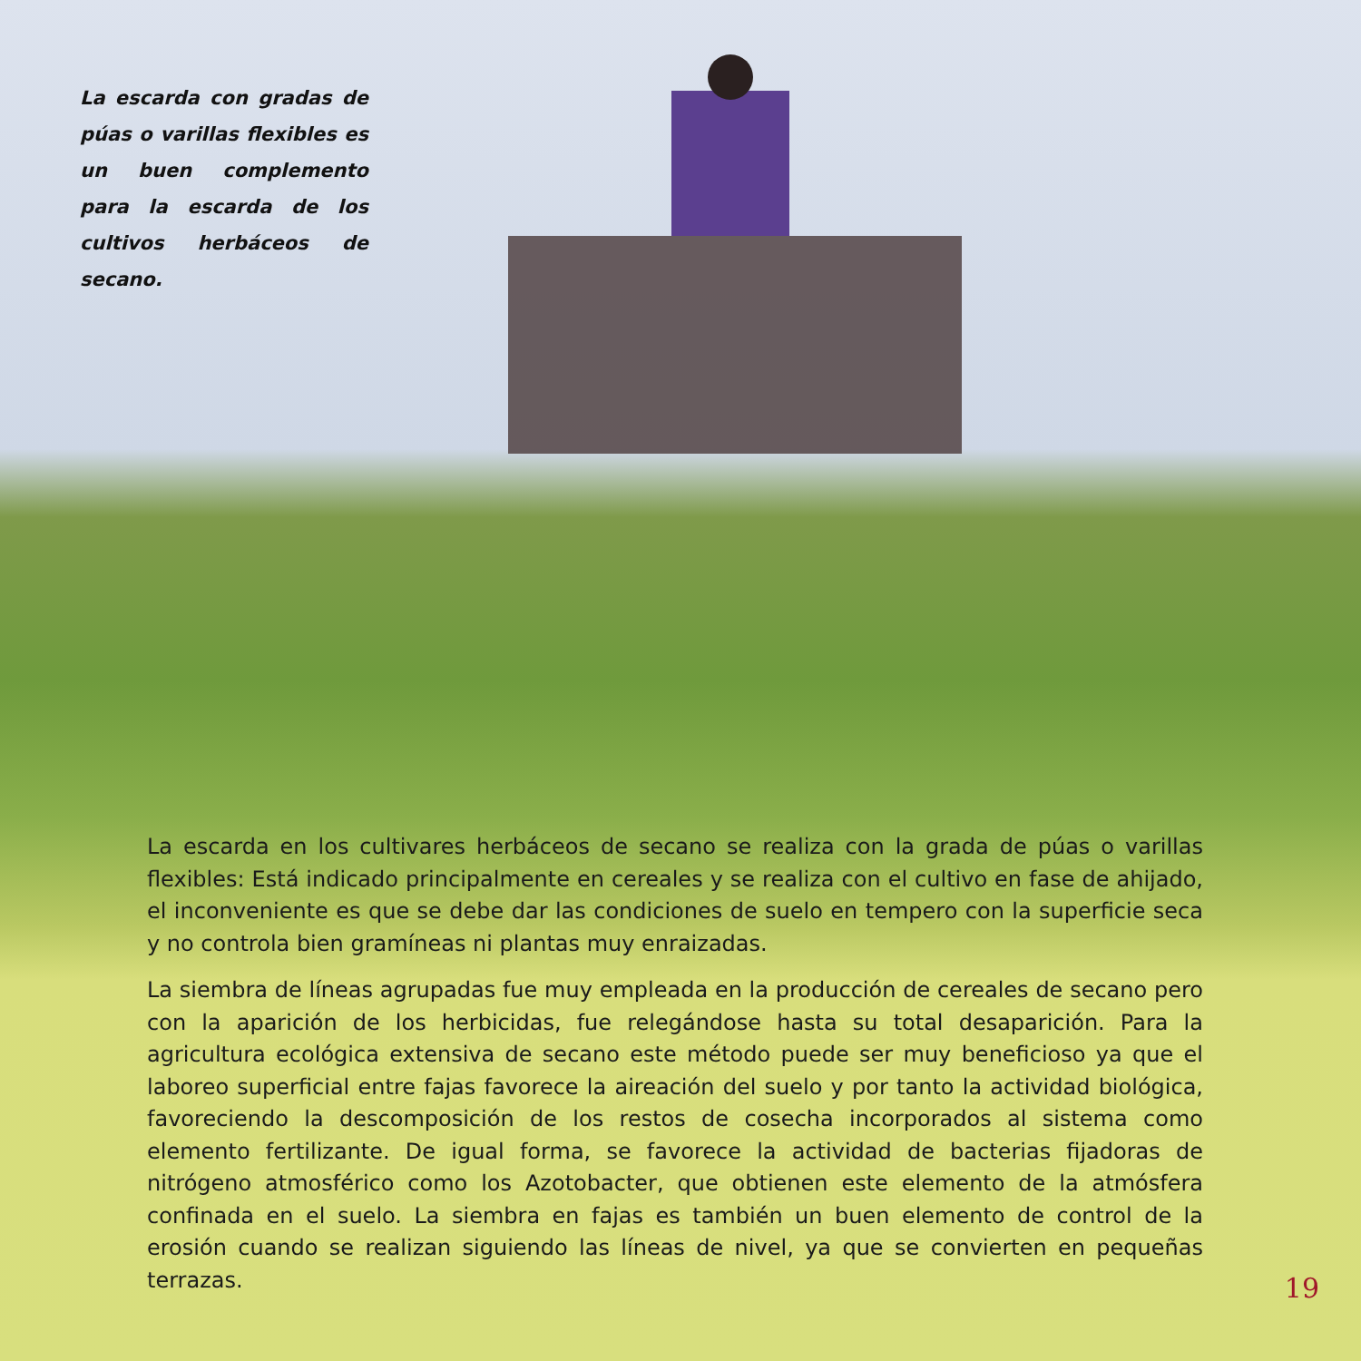La escarda con gradas de púas o varillas flexibles es un buen complemento para la escarda de los cultivos herbáceos de secano.
La escarda en los cultivares herbáceos de secano se realiza con la grada de púas o varillas flexibles: Está indicado principalmente en cereales y se realiza con el cultivo en fase de ahijado, el inconveniente es que se debe dar las condiciones de suelo en tempero con la superficie seca y no controla bien gramíneas ni plantas muy enraizadas.
La siembra de líneas agrupadas fue muy empleada en la producción de cereales de secano pero con la aparición de los herbicidas, fue relegándose hasta su total desaparición. Para la agricultura ecológica extensiva de secano este método puede ser muy beneficioso ya que el laboreo superficial entre fajas favorece la aireación del suelo y por tanto la actividad biológica, favoreciendo la descomposición de los restos de cosecha incorporados al sistema como elemento fertilizante. De igual forma, se favorece la actividad de bacterias fijadoras de nitrógeno atmosférico como los Azotobacter, que obtienen este elemento de la atmósfera confinada en el suelo. La siembra en fajas es también un buen elemento de control de la erosión cuando se realizan siguiendo las líneas de nivel, ya que se convierten en pequeñas terrazas.
19